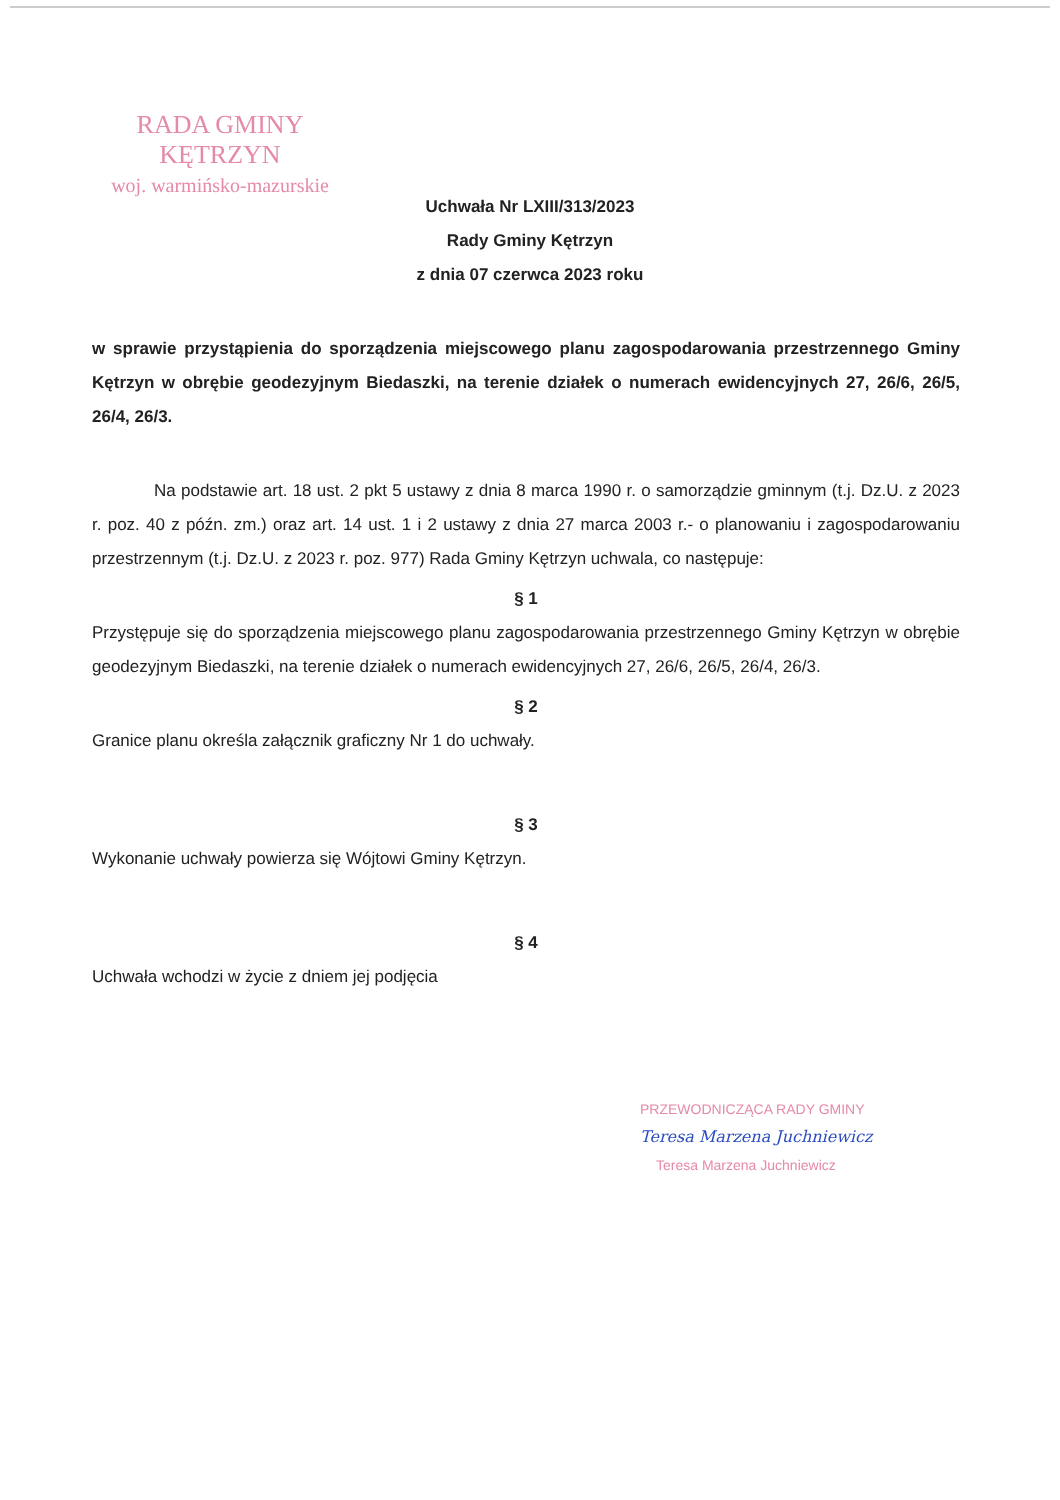RADA GMINY
KĘTRZYN
woj. warmińsko-mazurskie
Uchwała Nr LXIII/313/2023
Rady Gminy Kętrzyn
z dnia 07 czerwca 2023 roku
w sprawie przystąpienia do sporządzenia miejscowego planu zagospodarowania przestrzennego Gminy Kętrzyn w obrębie geodezyjnym Biedaszki, na terenie działek o numerach ewidencyjnych 27, 26/6, 26/5, 26/4, 26/3.
Na podstawie art. 18 ust. 2 pkt 5 ustawy z dnia 8 marca 1990 r. o samorządzie gminnym (t.j. Dz.U. z 2023 r. poz. 40 z późn. zm.) oraz art. 14 ust. 1 i 2 ustawy z dnia 27 marca 2003 r.- o planowaniu i zagospodarowaniu przestrzennym (t.j. Dz.U. z 2023 r. poz. 977) Rada Gminy Kętrzyn uchwala, co następuje:
§ 1
Przystępuje się do sporządzenia miejscowego planu zagospodarowania przestrzennego Gminy Kętrzyn w obrębie geodezyjnym Biedaszki, na terenie działek o numerach ewidencyjnych 27, 26/6, 26/5, 26/4, 26/3.
§ 2
Granice planu określa załącznik graficzny Nr 1 do uchwały.
§ 3
Wykonanie uchwały powierza się Wójtowi Gminy Kętrzyn.
§ 4
Uchwała wchodzi w życie z dniem jej podjęcia
PRZEWODNICZĄCA RADY GMINY
Teresa Marzena Juchniewicz
Teresa Marzena Juchniewicz